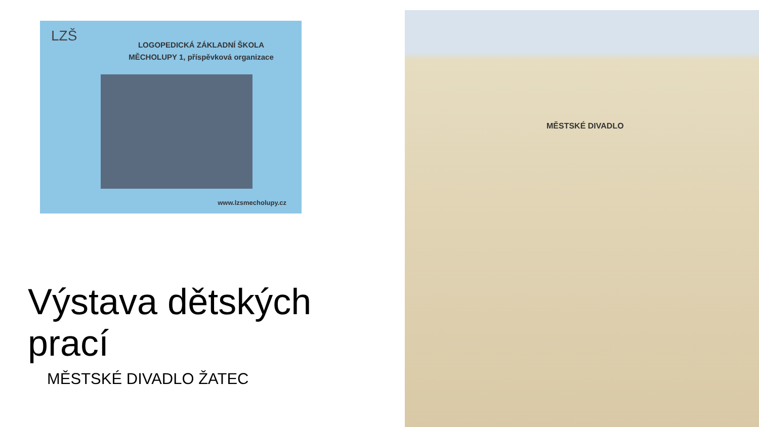LZŠ
LOGOPEDICKÁ ZÁKLADNÍ ŠKOLA
MĚCHOLUPY 1, příspěvková organizace
www.lzsmecholupy.cz
MĚSTSKÉ DIVADLO
Výstava dětských prací
MĚSTSKÉ DIVADLO ŽATEC